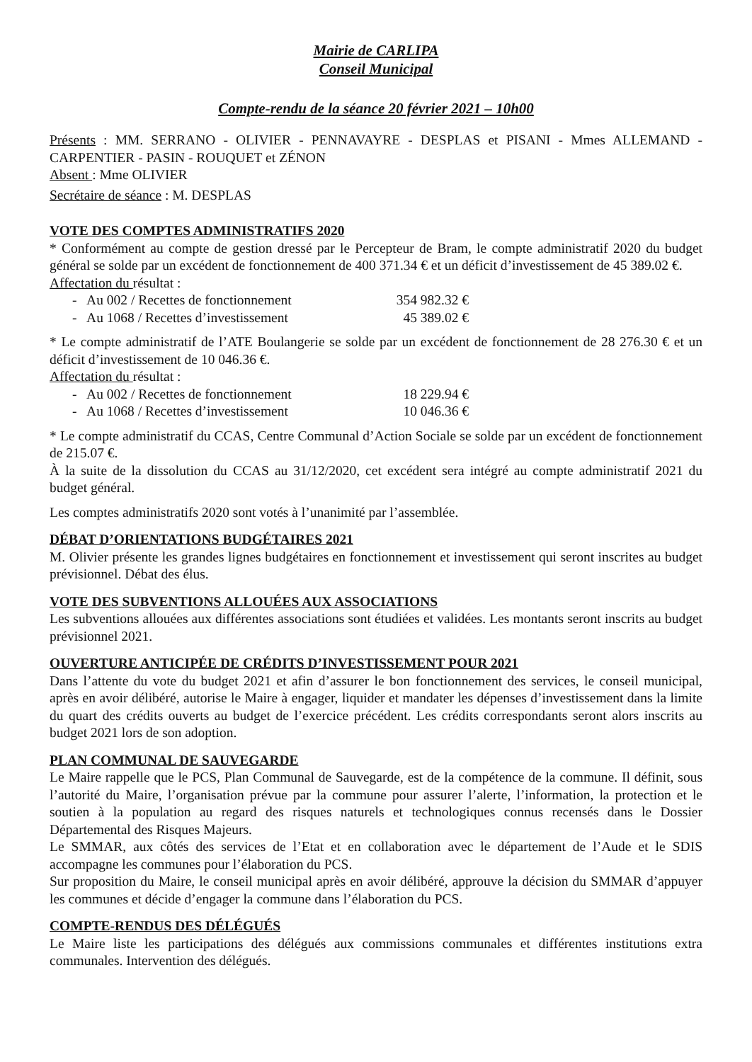Mairie de CARLIPA
Conseil Municipal
Compte-rendu de la séance 20 février 2021 – 10h00
Présents : MM. SERRANO - OLIVIER - PENNAVAYRE - DESPLAS et PISANI - Mmes ALLEMAND - CARPENTIER - PASIN - ROUQUET et ZÉNON
Absent : Mme OLIVIER
Secrétaire de séance : M. DESPLAS
VOTE DES COMPTES ADMINISTRATIFS 2020
* Conformément au compte de gestion dressé par le Percepteur de Bram, le compte administratif 2020 du budget général se solde par un excédent de fonctionnement de 400 371.34 € et un déficit d’investissement de 45 389.02 €.
Affectation du résultat :
- Au 002 / Recettes de fonctionnement 354 982.32 €
- Au 1068 / Recettes d’investissement 45 389.02 €
* Le compte administratif de l’ATE Boulangerie se solde par un excédent de fonctionnement de 28 276.30 € et un déficit d’investissement de 10 046.36 €.
Affectation du résultat :
- Au 002 / Recettes de fonctionnement 18 229.94 €
- Au 1068 / Recettes d’investissement 10 046.36 €
* Le compte administratif du CCAS, Centre Communal d’Action Sociale se solde par un excédent de fonctionnement de 215.07 €.
À la suite de la dissolution du CCAS au 31/12/2020, cet excédent sera intégré au compte administratif 2021 du budget général.
Les comptes administratifs 2020 sont votés à l’unanimité par l’assemblée.
DÉBAT D’ORIENTATIONS BUDGÉTAIRES 2021
M. Olivier présente les grandes lignes budgétaires en fonctionnement et investissement qui seront inscrites au budget prévisionnel. Débat des élus.
VOTE DES SUBVENTIONS ALLOUÉES AUX ASSOCIATIONS
Les subventions allouées aux différentes associations sont étudiées et validées. Les montants seront inscrits au budget prévisionnel 2021.
OUVERTURE ANTICIPÉE DE CRÉDITS D’INVESTISSEMENT POUR 2021
Dans l’attente du vote du budget 2021 et afin d’assurer le bon fonctionnement des services, le conseil municipal, après en avoir délibéré, autorise le Maire à engager, liquider et mandater les dépenses d’investissement dans la limite du quart des crédits ouverts au budget de l’exercice précédent. Les crédits correspondants seront alors inscrits au budget 2021 lors de son adoption.
PLAN COMMUNAL DE SAUVEGARDE
Le Maire rappelle que le PCS, Plan Communal de Sauvegarde, est de la compétence de la commune. Il définit, sous l’autorité du Maire, l’organisation prévue par la commune pour assurer l’alerte, l’information, la protection et le soutien à la population au regard des risques naturels et technologiques connus recensés dans le Dossier Départemental des Risques Majeurs.
Le SMMAR, aux côtés des services de l’Etat et en collaboration avec le département de l’Aude et le SDIS accompagne les communes pour l’élaboration du PCS.
Sur proposition du Maire, le conseil municipal après en avoir délibéré, approuve la décision du SMMAR d’appuyer les communes et décide d’engager la commune dans l’élaboration du PCS.
COMPTE-RENDUS DES DÉLÉGUÉS
Le Maire liste les participations des délégués aux commissions communales et différentes institutions extra communales. Intervention des délégués.